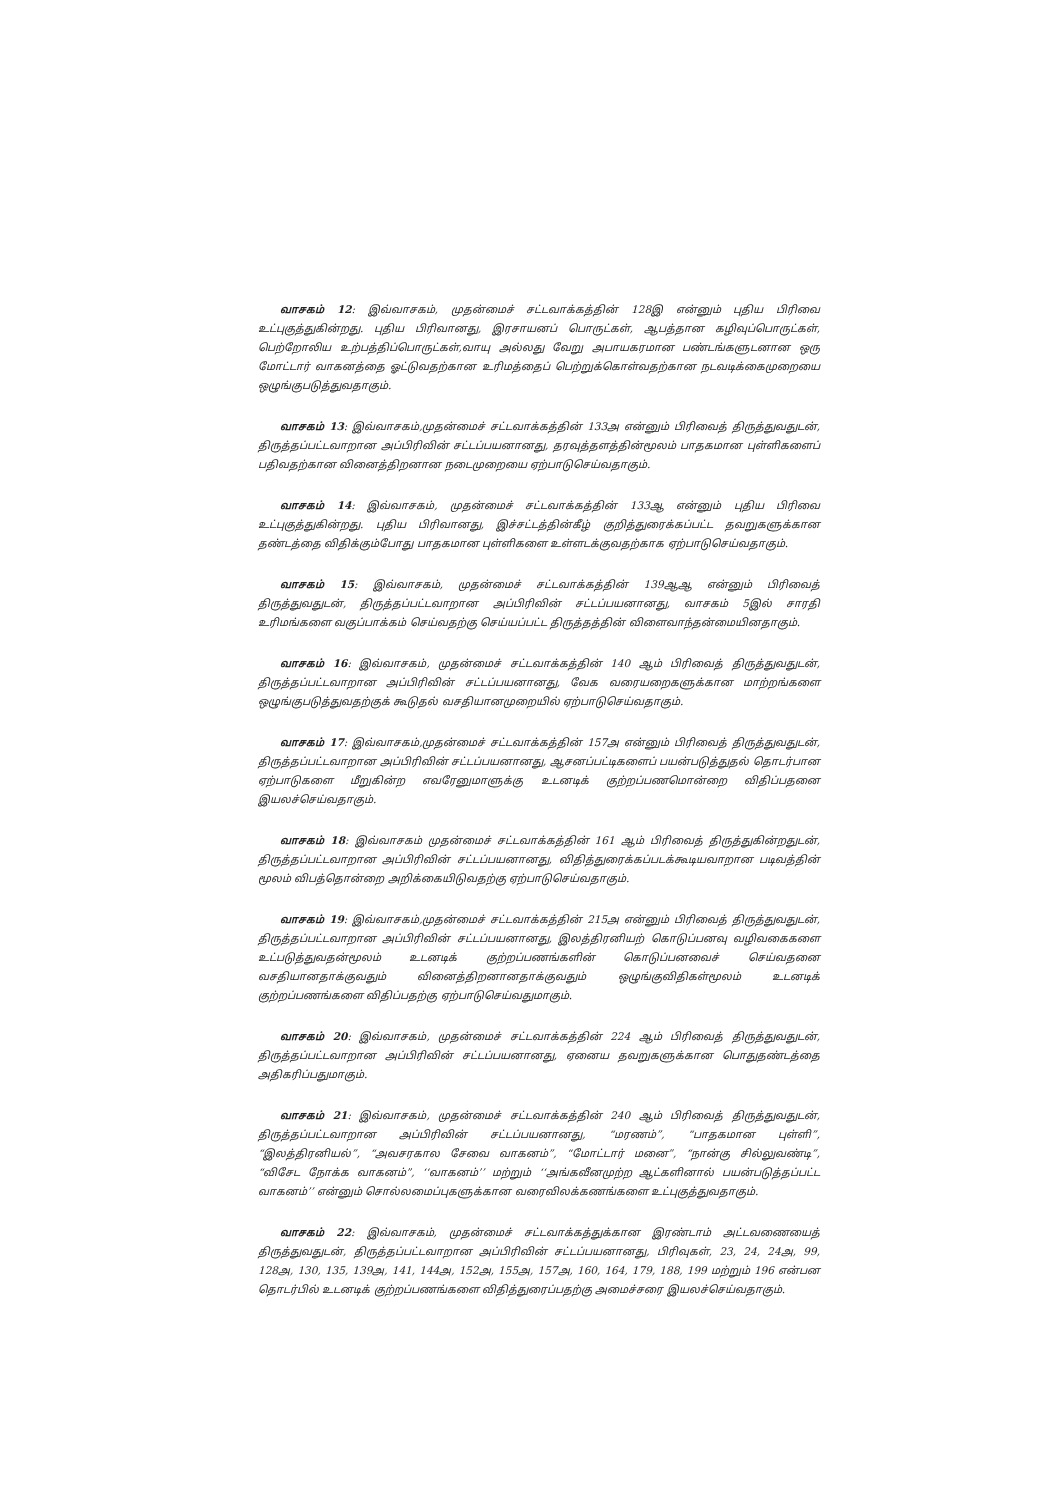வாசகம் 12: இவ்வாசகம், முதன்மைச் சட்டவாக்கத்தின் 128இ என்னும் புதிய பிரிவை உட்புகுத்துகின்றது. புதிய பிரிவானது, இரசாயனப் பொருட்கள், ஆபத்தான கழிவுப்பொருட்கள், பெற்றோலிய உற்பத்திப்பொருட்கள்,வாயு அல்லது வேறு அபாயகரமான பண்டங்களுடனான ஒரு மோட்டார் வாகனத்தை ஓட்டுவதற்கான உரிமத்தைப் பெற்றுக்கொள்வதற்கான நடவடிக்கைமுறையை ஒழுங்குபடுத்துவதாகும்.
வாசகம் 13: இவ்வாசகம்,முதன்மைச் சட்டவாக்கத்தின் 133அ என்னும் பிரிவைத் திருத்துவதுடன், திருத்தப்பட்டவாறான அப்பிரிவின் சட்டப்பயனானது, தரவுத்தளத்தின்மூலம் பாதகமான புள்ளிகளைப் பதிவதற்கான வினைத்திறனான நடைமுறையை ஏற்பாடுசெய்வதாகும்.
வாசகம் 14: இவ்வாசகம், முதன்மைச் சட்டவாக்கத்தின் 133ஆ என்னும் புதிய பிரிவை உட்புகுத்துகின்றது. புதிய பிரிவானது, இச்சட்டத்தின்கீழ் குறித்துரைக்கப்பட்ட தவறுகளுக்கான தண்டத்தை விதிக்கும்போது பாதகமான புள்ளிகளை உள்ளடக்குவதற்காக ஏற்பாடுசெய்வதாகும்.
வாசகம் 15: இவ்வாசகம், முதன்மைச் சட்டவாக்கத்தின் 139ஆஆ என்னும் பிரிவைத் திருத்துவதுடன், திருத்தப்பட்டவாறான அப்பிரிவின் சட்டப்பயனானது, வாசகம் 5இல் சாரதி உரிமங்களை வகுப்பாக்கம் செய்வதற்கு செய்யப்பட்ட திருத்தத்தின் விளைவாந்தன்மையினதாகும்.
வாசகம் 16: இவ்வாசகம், முதன்மைச் சட்டவாக்கத்தின் 140 ஆம் பிரிவைத் திருத்துவதுடன், திருத்தப்பட்டவாறான அப்பிரிவின் சட்டப்பயனானது, வேக வரையறைகளுக்கான மாற்றங்களை ஒழுங்குபடுத்துவதற்குக் கூடுதல் வசதியானமுறையில் ஏற்பாடுசெய்வதாகும்.
வாசகம் 17: இவ்வாசகம்,முதன்மைச் சட்டவாக்கத்தின் 157அ என்னும் பிரிவைத் திருத்துவதுடன், திருத்தப்பட்டவாறான அப்பிரிவின் சட்டப்பயனானது, ஆசனப்பட்டிகளைப் பயன்படுத்துதல் தொடர்பான ஏற்பாடுகளை மீறுகின்ற எவரேனுமாளுக்கு உடனடிக் குற்றப்பணமொன்றை விதிப்பதனை இயலச்செய்வதாகும்.
வாசகம் 18: இவ்வாசகம் முதன்மைச் சட்டவாக்கத்தின் 161 ஆம் பிரிவைத் திருத்துகின்றதுடன், திருத்தப்பட்டவாறான அப்பிரிவின் சட்டப்பயனானது, விதித்துரைக்கப்படக்கூடியவாறான படிவத்தின் மூலம் விபத்தொன்றை அறிக்கையிடுவதற்கு ஏற்பாடுசெய்வதாகும்.
வாசகம் 19: இவ்வாசகம்,முதன்மைச் சட்டவாக்கத்தின் 215அ என்னும் பிரிவைத் திருத்துவதுடன், திருத்தப்பட்டவாறான அப்பிரிவின் சட்டப்பயனானது, இலத்திரனியற் கொடுப்பனவு வழிவகைகளை உட்படுத்துவதன்மூலம் உடனடிக் குற்றப்பணங்களின் கொடுப்பனவைச் செய்வதனை வசதியானதாக்குவதும் வினைத்திறனானதாக்குவதும் ஒழுங்குவிதிகள்மூலம் உடனடிக் குற்றப்பணங்களை விதிப்பதற்கு ஏற்பாடுசெய்வதுமாகும்.
வாசகம் 20: இவ்வாசகம், முதன்மைச் சட்டவாக்கத்தின் 224 ஆம் பிரிவைத் திருத்துவதுடன், திருத்தப்பட்டவாறான அப்பிரிவின் சட்டப்பயனானது, ஏனைய தவறுகளுக்கான பொதுதண்டத்தை அதிகரிப்பதுமாகும்.
வாசகம் 21: இவ்வாசகம், முதன்மைச் சட்டவாக்கத்தின் 240 ஆம் பிரிவைத் திருத்துவதுடன், திருத்தப்பட்டவாறான அப்பிரிவின் சட்டப்பயனானது, “மரணம்”, “பாதகமான புள்ளி”, “இலத்திரனியல்”, “அவசரகால சேவை வாகனம்”, “மோட்டார் மனை”, “நான்கு சில்லுவண்டி”, “விசேட நோக்க வாகனம்”, ‘‘வாகனம்’’ மற்றும் ‘‘அங்கவீனமுற்ற ஆட்களினால் பயன்படுத்தப்பட்ட வாகனம்’’ என்னும் சொல்லமைப்புகளுக்கான வரைவிலக்கணங்களை உட்புகுத்துவதாகும்.
வாசகம் 22: இவ்வாசகம், முதன்மைச் சட்டவாக்கத்துக்கான இரண்டாம் அட்டவணையைத் திருத்துவதுடன், திருத்தப்பட்டவாறான அப்பிரிவின் சட்டப்பயனானது, பிரிவுகள், 23, 24, 24அ, 99, 128அ, 130, 135, 139அ, 141, 144அ, 152அ, 155அ, 157அ, 160, 164, 179, 188, 199 மற்றும் 196 என்பன தொடர்பில் உடனடிக் குற்றப்பணங்களை விதித்துரைப்பதற்கு அமைச்சரை இயலச்செய்வதாகும்.